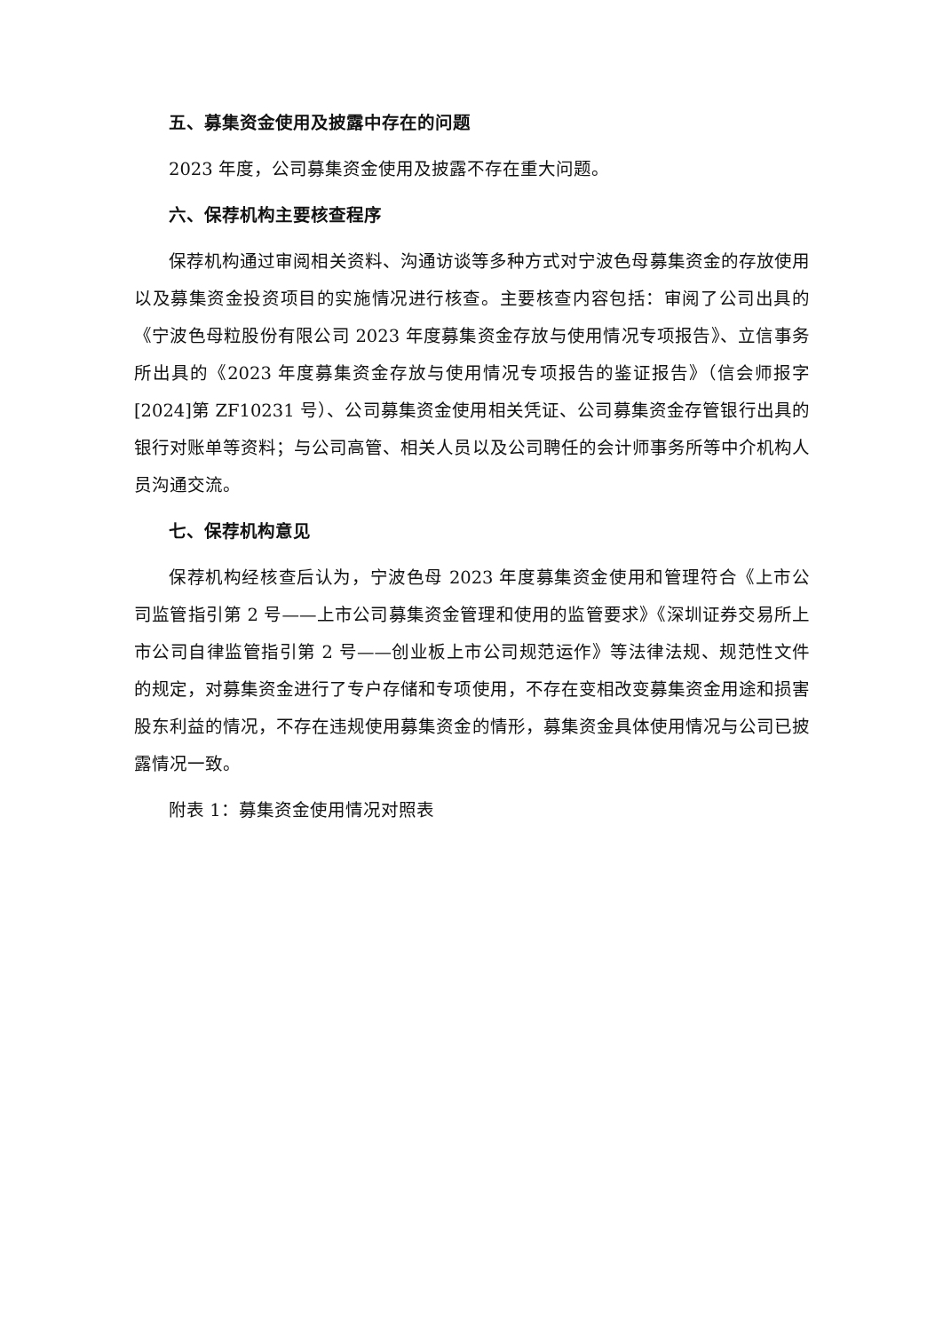五、募集资金使用及披露中存在的问题
2023 年度，公司募集资金使用及披露不存在重大问题。
六、保荐机构主要核查程序
保荐机构通过审阅相关资料、沟通访谈等多种方式对宁波色母募集资金的存放使用以及募集资金投资项目的实施情况进行核查。主要核查内容包括：审阅了公司出具的《宁波色母粒股份有限公司 2023 年度募集资金存放与使用情况专项报告》、立信事务所出具的《2023 年度募集资金存放与使用情况专项报告的鉴证报告》（信会师报字[2024]第 ZF10231 号）、公司募集资金使用相关凭证、公司募集资金存管银行出具的银行对账单等资料；与公司高管、相关人员以及公司聘任的会计师事务所等中介机构人员沟通交流。
七、保荐机构意见
保荐机构经核查后认为，宁波色母 2023 年度募集资金使用和管理符合《上市公司监管指引第 2 号——上市公司募集资金管理和使用的监管要求》《深圳证券交易所上市公司自律监管指引第 2 号——创业板上市公司规范运作》等法律法规、规范性文件的规定，对募集资金进行了专户存储和专项使用，不存在变相改变募集资金用途和损害股东利益的情况，不存在违规使用募集资金的情形，募集资金具体使用情况与公司已披露情况一致。
附表 1：募集资金使用情况对照表